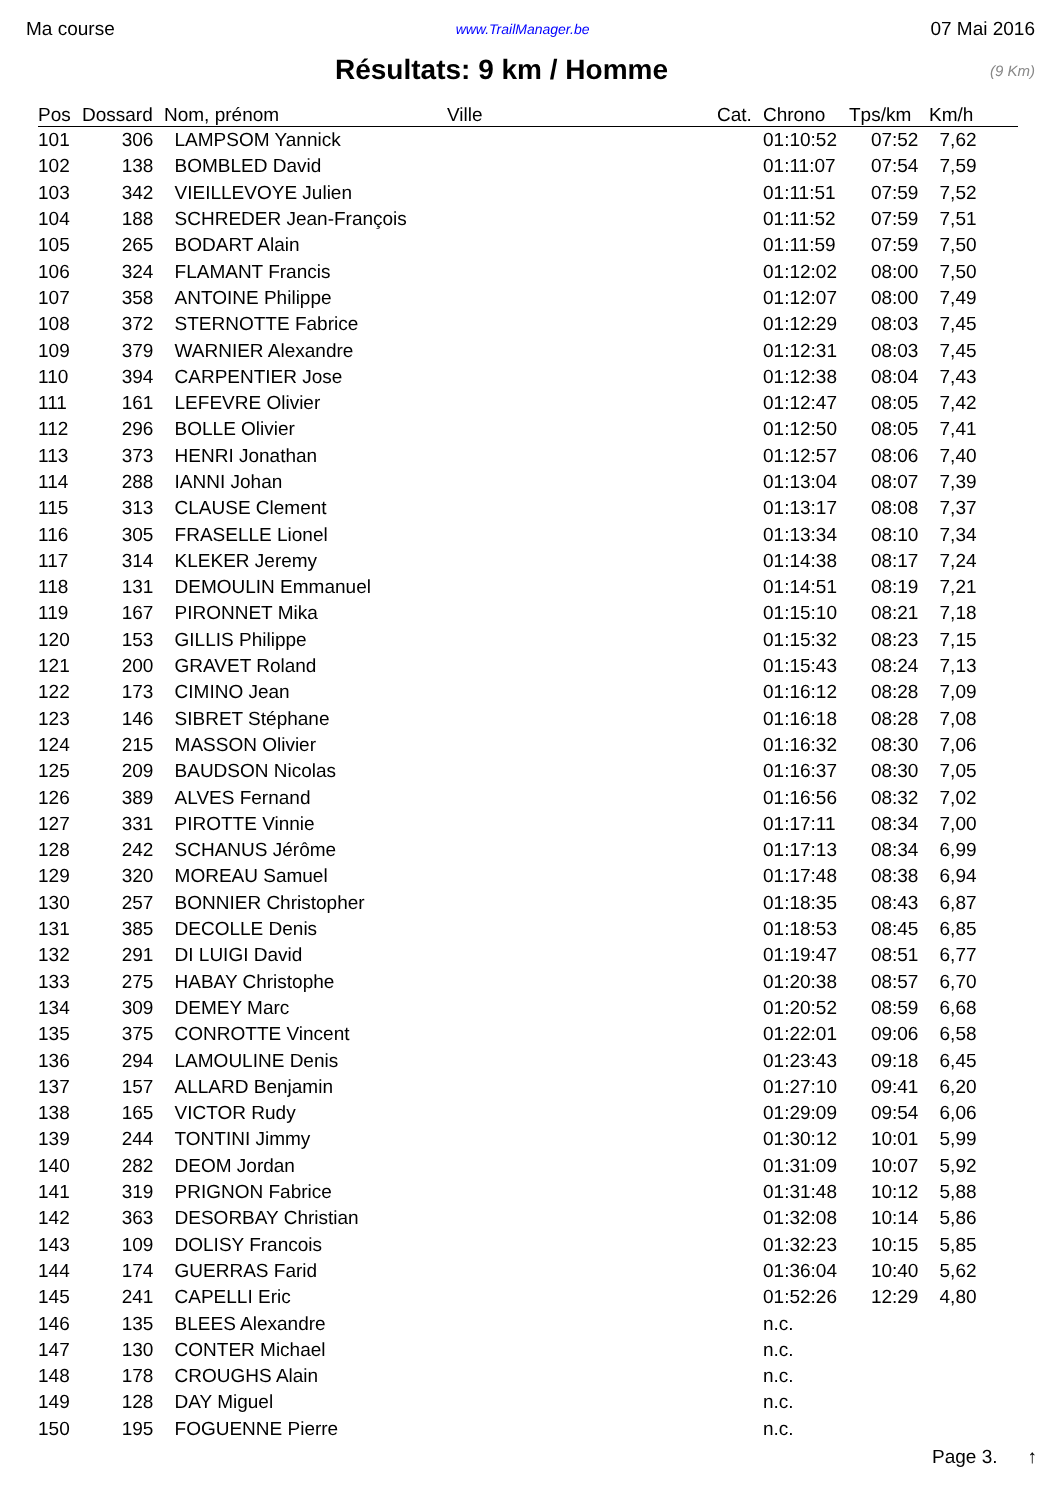Ma course www.TrailManager.be 07 Mai 2016
Résultats: 9 km / Homme
(9 Km)
| Pos | Dossard | Nom, prénom | Ville | Cat. | Chrono | Tps/km | Km/h |
| --- | --- | --- | --- | --- | --- | --- | --- |
| 101 | 306 | LAMPSOM Yannick | | | 01:10:52 | 07:52 | 7,62 |
| 102 | 138 | BOMBLED David | | | 01:11:07 | 07:54 | 7,59 |
| 103 | 342 | VIEILLEVOYE Julien | | | 01:11:51 | 07:59 | 7,52 |
| 104 | 188 | SCHREDER Jean-François | | | 01:11:52 | 07:59 | 7,51 |
| 105 | 265 | BODART Alain | | | 01:11:59 | 07:59 | 7,50 |
| 106 | 324 | FLAMANT Francis | | | 01:12:02 | 08:00 | 7,50 |
| 107 | 358 | ANTOINE Philippe | | | 01:12:07 | 08:00 | 7,49 |
| 108 | 372 | STERNOTTE Fabrice | | | 01:12:29 | 08:03 | 7,45 |
| 109 | 379 | WARNIER Alexandre | | | 01:12:31 | 08:03 | 7,45 |
| 110 | 394 | CARPENTIER Jose | | | 01:12:38 | 08:04 | 7,43 |
| 111 | 161 | LEFEVRE Olivier | | | 01:12:47 | 08:05 | 7,42 |
| 112 | 296 | BOLLE Olivier | | | 01:12:50 | 08:05 | 7,41 |
| 113 | 373 | HENRI Jonathan | | | 01:12:57 | 08:06 | 7,40 |
| 114 | 288 | IANNI Johan | | | 01:13:04 | 08:07 | 7,39 |
| 115 | 313 | CLAUSE Clement | | | 01:13:17 | 08:08 | 7,37 |
| 116 | 305 | FRASELLE Lionel | | | 01:13:34 | 08:10 | 7,34 |
| 117 | 314 | KLEKER Jeremy | | | 01:14:38 | 08:17 | 7,24 |
| 118 | 131 | DEMOULIN Emmanuel | | | 01:14:51 | 08:19 | 7,21 |
| 119 | 167 | PIRONNET Mika | | | 01:15:10 | 08:21 | 7,18 |
| 120 | 153 | GILLIS Philippe | | | 01:15:32 | 08:23 | 7,15 |
| 121 | 200 | GRAVET Roland | | | 01:15:43 | 08:24 | 7,13 |
| 122 | 173 | CIMINO Jean | | | 01:16:12 | 08:28 | 7,09 |
| 123 | 146 | SIBRET Stéphane | | | 01:16:18 | 08:28 | 7,08 |
| 124 | 215 | MASSON Olivier | | | 01:16:32 | 08:30 | 7,06 |
| 125 | 209 | BAUDSON Nicolas | | | 01:16:37 | 08:30 | 7,05 |
| 126 | 389 | ALVES Fernand | | | 01:16:56 | 08:32 | 7,02 |
| 127 | 331 | PIROTTE Vinnie | | | 01:17:11 | 08:34 | 7,00 |
| 128 | 242 | SCHANUS Jérôme | | | 01:17:13 | 08:34 | 6,99 |
| 129 | 320 | MOREAU Samuel | | | 01:17:48 | 08:38 | 6,94 |
| 130 | 257 | BONNIER Christopher | | | 01:18:35 | 08:43 | 6,87 |
| 131 | 385 | DECOLLE Denis | | | 01:18:53 | 08:45 | 6,85 |
| 132 | 291 | DI LUIGI David | | | 01:19:47 | 08:51 | 6,77 |
| 133 | 275 | HABAY Christophe | | | 01:20:38 | 08:57 | 6,70 |
| 134 | 309 | DEMEY Marc | | | 01:20:52 | 08:59 | 6,68 |
| 135 | 375 | CONROTTE Vincent | | | 01:22:01 | 09:06 | 6,58 |
| 136 | 294 | LAMOULINE Denis | | | 01:23:43 | 09:18 | 6,45 |
| 137 | 157 | ALLARD Benjamin | | | 01:27:10 | 09:41 | 6,20 |
| 138 | 165 | VICTOR Rudy | | | 01:29:09 | 09:54 | 6,06 |
| 139 | 244 | TONTINI Jimmy | | | 01:30:12 | 10:01 | 5,99 |
| 140 | 282 | DEOM Jordan | | | 01:31:09 | 10:07 | 5,92 |
| 141 | 319 | PRIGNON Fabrice | | | 01:31:48 | 10:12 | 5,88 |
| 142 | 363 | DESORBAY Christian | | | 01:32:08 | 10:14 | 5,86 |
| 143 | 109 | DOLISY Francois | | | 01:32:23 | 10:15 | 5,85 |
| 144 | 174 | GUERRAS Farid | | | 01:36:04 | 10:40 | 5,62 |
| 145 | 241 | CAPELLI Eric | | | 01:52:26 | 12:29 | 4,80 |
| 146 | 135 | BLEES Alexandre | | | n.c. | | |
| 147 | 130 | CONTER Michael | | | n.c. | | |
| 148 | 178 | CROUGHS Alain | | | n.c. | | |
| 149 | 128 | DAY Miguel | | | n.c. | | |
| 150 | 195 | FOGUENNE Pierre | | | n.c. | | |
Page 3. ↑